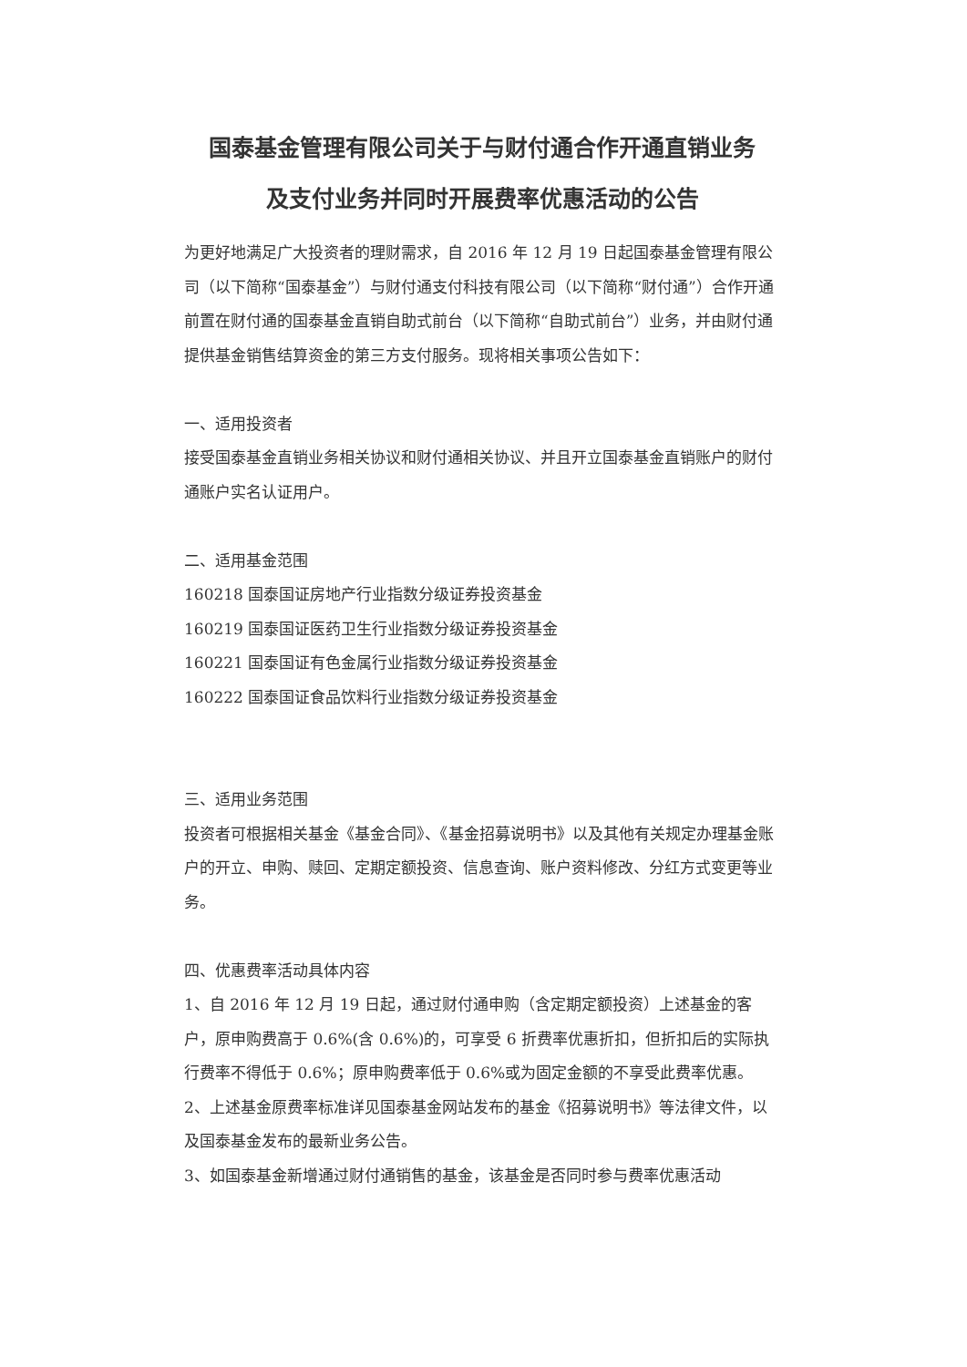国泰基金管理有限公司关于与财付通合作开通直销业务
及支付业务并同时开展费率优惠活动的公告
为更好地满足广大投资者的理财需求，自 2016 年 12 月 19 日起国泰基金管理有限公司（以下简称“国泰基金”）与财付通支付科技有限公司（以下简称“财付通”）合作开通前置在财付通的国泰基金直销自助式前台（以下简称“自助式前台”）业务，并由财付通提供基金销售结算资金的第三方支付服务。现将相关事项公告如下：
一、适用投资者
接受国泰基金直销业务相关协议和财付通相关协议、并且开立国泰基金直销账户的财付通账户实名认证用户。
二、适用基金范围
160218 国泰国证房地产行业指数分级证券投资基金
160219 国泰国证医药卫生行业指数分级证券投资基金
160221 国泰国证有色金属行业指数分级证券投资基金
160222 国泰国证食品饮料行业指数分级证券投资基金
三、适用业务范围
投资者可根据相关基金《基金合同》、《基金招募说明书》以及其他有关规定办理基金账户的开立、申购、赎回、定期定额投资、信息查询、账户资料修改、分红方式变更等业务。
四、优惠费率活动具体内容
1、自 2016 年 12 月 19 日起，通过财付通申购（含定期定额投资）上述基金的客户，原申购费高于 0.6%(含 0.6%)的，可享受 6 折费率优惠折扣，但折扣后的实际执行费率不得低于 0.6%；原申购费率低于 0.6%或为固定金额的不享受此费率优惠。
2、上述基金原费率标准详见国泰基金网站发布的基金《招募说明书》等法律文件，以及国泰基金发布的最新业务公告。
3、如国泰基金新增通过财付通销售的基金，该基金是否同时参与费率优惠活动